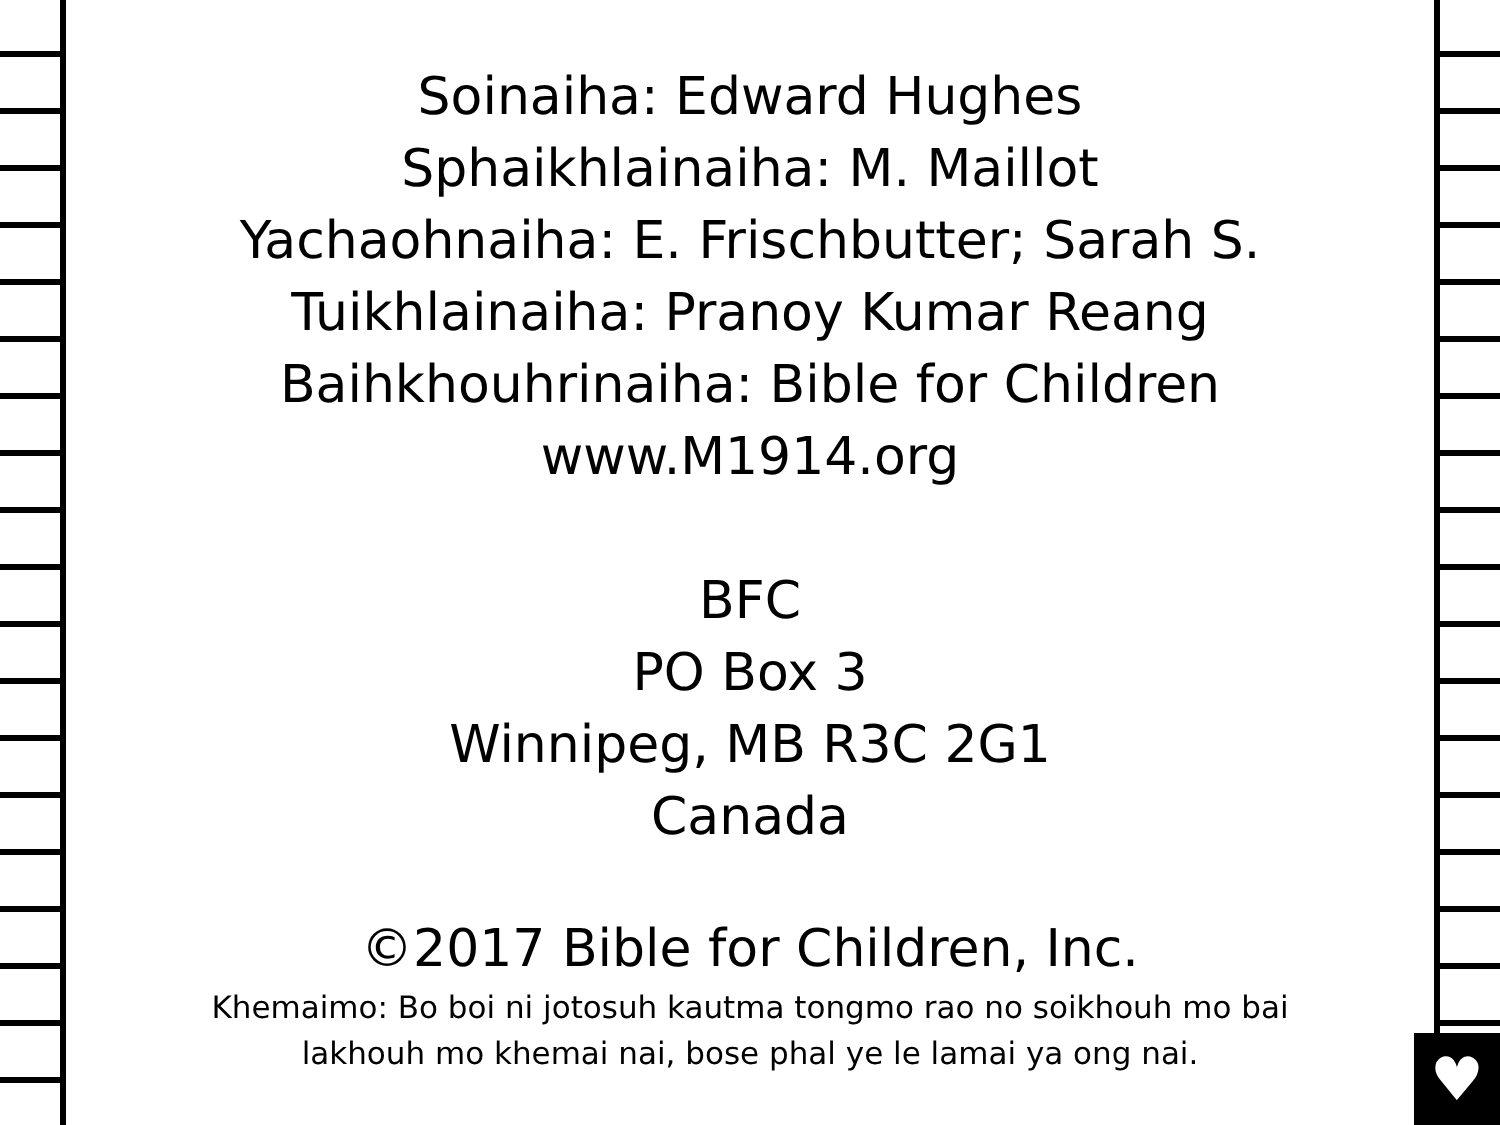Soinaiha: Edward Hughes
Sphaikhlainaiha: M. Maillot
Yachaohnaiha: E. Frischbutter; Sarah S.
Tuikhlainaiha: Pranoy Kumar Reang
Baihkhouhrinaiha: Bible for Children
www.M1914.org
BFC
PO Box 3
Winnipeg, MB R3C 2G1
Canada
©2017 Bible for Children, Inc.
Khemaimo: Bo boi ni jotosuh kautma tongmo rao no soikhouh mo bai
lakhouh mo khemai nai, bose phal ye le lamai ya ong nai.
♥